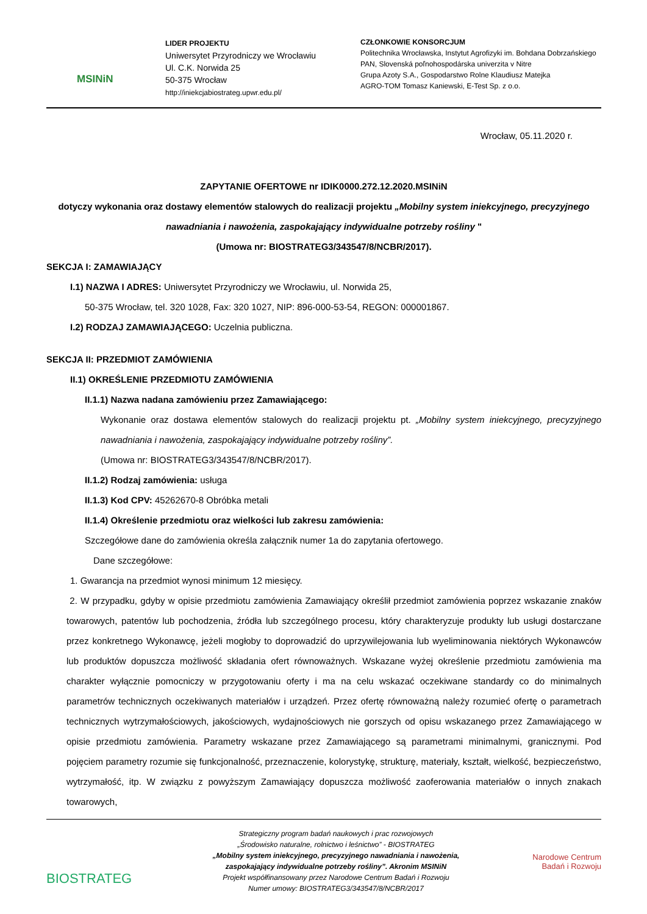MSINiN
LIDER PROJEKTU
Uniwersytet Przyrodniczy we Wrocławiu
Ul. C.K. Norwida 25
50-375 Wrocław
http://iniekcjabiostrateg.upwr.edu.pl/
CZŁONKOWIE KONSORCJUM
Politechnika Wrocławska, Instytut Agrofizyki im. Bohdana Dobrzańskiego PAN, Slovenská poľnohospodárska univerzita v Nitre
Grupa Azoty S.A., Gospodarstwo Rolne Klaudiusz Matejka
AGRO-TOM Tomasz Kaniewski, E-Test Sp. z o.o.
Wrocław, 05.11.2020 r.
ZAPYTANIE OFERTOWE nr IDIK0000.272.12.2020.MSINiN
dotyczy wykonania oraz dostawy elementów stalowych do realizacji projektu „Mobilny system iniekcyjnego, precyzyjnego nawadniania i nawożenia, zaspokajający indywidualne potrzeby rośliny "
(Umowa nr: BIOSTRATEG3/343547/8/NCBR/2017).
SEKCJA I: ZAMAWIAJĄCY
I.1) NAZWA I ADRES: Uniwersytet Przyrodniczy we Wrocławiu, ul. Norwida 25,
50-375 Wrocław, tel. 320 1028, Fax: 320 1027, NIP: 896-000-53-54, REGON: 000001867.
I.2) RODZAJ ZAMAWIAJĄCEGO: Uczelnia publiczna.
SEKCJA II: PRZEDMIOT ZAMÓWIENIA
II.1) OKREŚLENIE PRZEDMIOTU ZAMÓWIENIA
II.1.1) Nazwa nadana zamówieniu przez Zamawiającego:
Wykonanie oraz dostawa elementów stalowych do realizacji projektu pt. „Mobilny system iniekcyjnego, precyzyjnego nawadniania i nawożenia, zaspokajający indywidualne potrzeby rośliny”.
(Umowa nr: BIOSTRATEG3/343547/8/NCBR/2017).
II.1.2) Rodzaj zamówienia: usługa
II.1.3) Kod CPV: 45262670-8 Obróbka metali
II.1.4) Określenie przedmiotu oraz wielkości lub zakresu zamówienia:
Szczegółowe dane do zamówienia określa załącznik numer 1a do zapytania ofertowego.
Dane szczegółowe:
1. Gwarancja na przedmiot wynosi minimum 12 miesięcy.
2. W przypadku, gdyby w opisie przedmiotu zamówienia Zamawiający określił przedmiot zamówienia poprzez wskazanie znaków towarowych, patentów lub pochodzenia, źródła lub szczególnego procesu, który charakteryzuje produkty lub usługi dostarczane przez konkretnego Wykonawcę, jeżeli mogłoby to doprowadzić do uprzywilejowania lub wyeliminowania niektórych Wykonawców lub produktów dopuszcza możliwość składania ofert równoważnych. Wskazane wyżej określenie przedmiotu zamówienia ma charakter wyłącznie pomocniczy w przygotowaniu oferty i ma na celu wskazać oczekiwane standardy co do minimalnych parametrów technicznych oczekiwanych materiałów i urządzeń. Przez ofertę równoważną należy rozumieć ofertę o parametrach technicznych wytrzymałościowych, jakościowych, wydajnościowych nie gorszych od opisu wskazanego przez Zamawiającego w opisie przedmiotu zamówienia. Parametry wskazane przez Zamawiającego są parametrami minimalnymi, granicznymi. Pod pojęciem parametry rozumie się funkcjonalność, przeznaczenie, kolorystykę, strukturę, materiały, kształt, wielkość, bezpieczeństwo, wytrzymałość, itp. W związku z powyższym Zamawiający dopuszcza możliwość zaoferowania materiałów o innych znakach towarowych,
BIOSTRATEG
Strategiczny program badań naukowych i prac rozwojowych
„Środowisko naturalne, rolnictwo i leśnictwo” - BIOSTRATEG
„Mobilny system iniekcyjnego, precyzyjnego nawadniania i nawożenia,
zaspokajający indywidualne potrzeby rośliny”. Akronim MSINiN
Projekt współfinansowany przez Narodowe Centrum Badań i Rozwoju
Numer umowy: BIOSTRATEG3/343547/8/NCBR/2017
Narodowe Centrum
Badań i Rozwoju